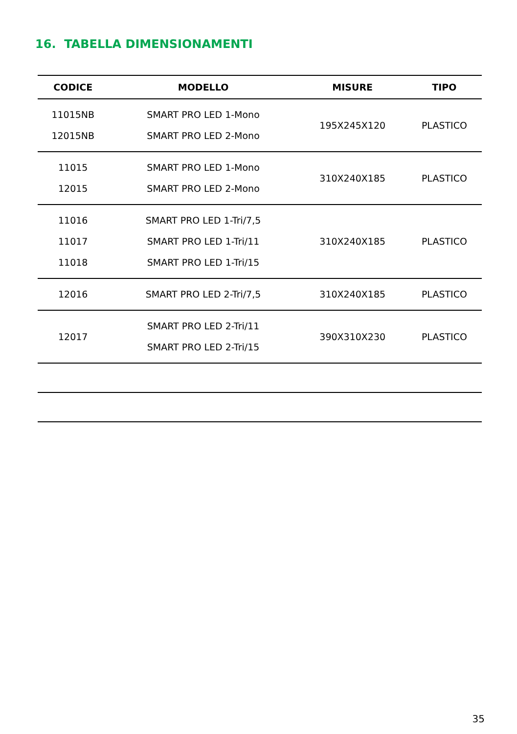16. TABELLA DIMENSIONAMENTI
| CODICE | MODELLO | MISURE | TIPO |
| --- | --- | --- | --- |
| 11015NB 12015NB | SMART PRO LED 1-Mono SMART PRO LED 2-Mono | 195X245X120 | PLASTICO |
| 11015 12015 | SMART PRO LED 1-Mono SMART PRO LED 2-Mono | 310X240X185 | PLASTICO |
| 11016 11017 11018 | SMART PRO LED 1-Tri/7,5 SMART PRO LED 1-Tri/11 SMART PRO LED 1-Tri/15 | 310X240X185 | PLASTICO |
| 12016 | SMART PRO LED 2-Tri/7,5 | 310X240X185 | PLASTICO |
| 12017 | SMART PRO LED 2-Tri/11 SMART PRO LED 2-Tri/15 | 390X310X230 | PLASTICO |
35